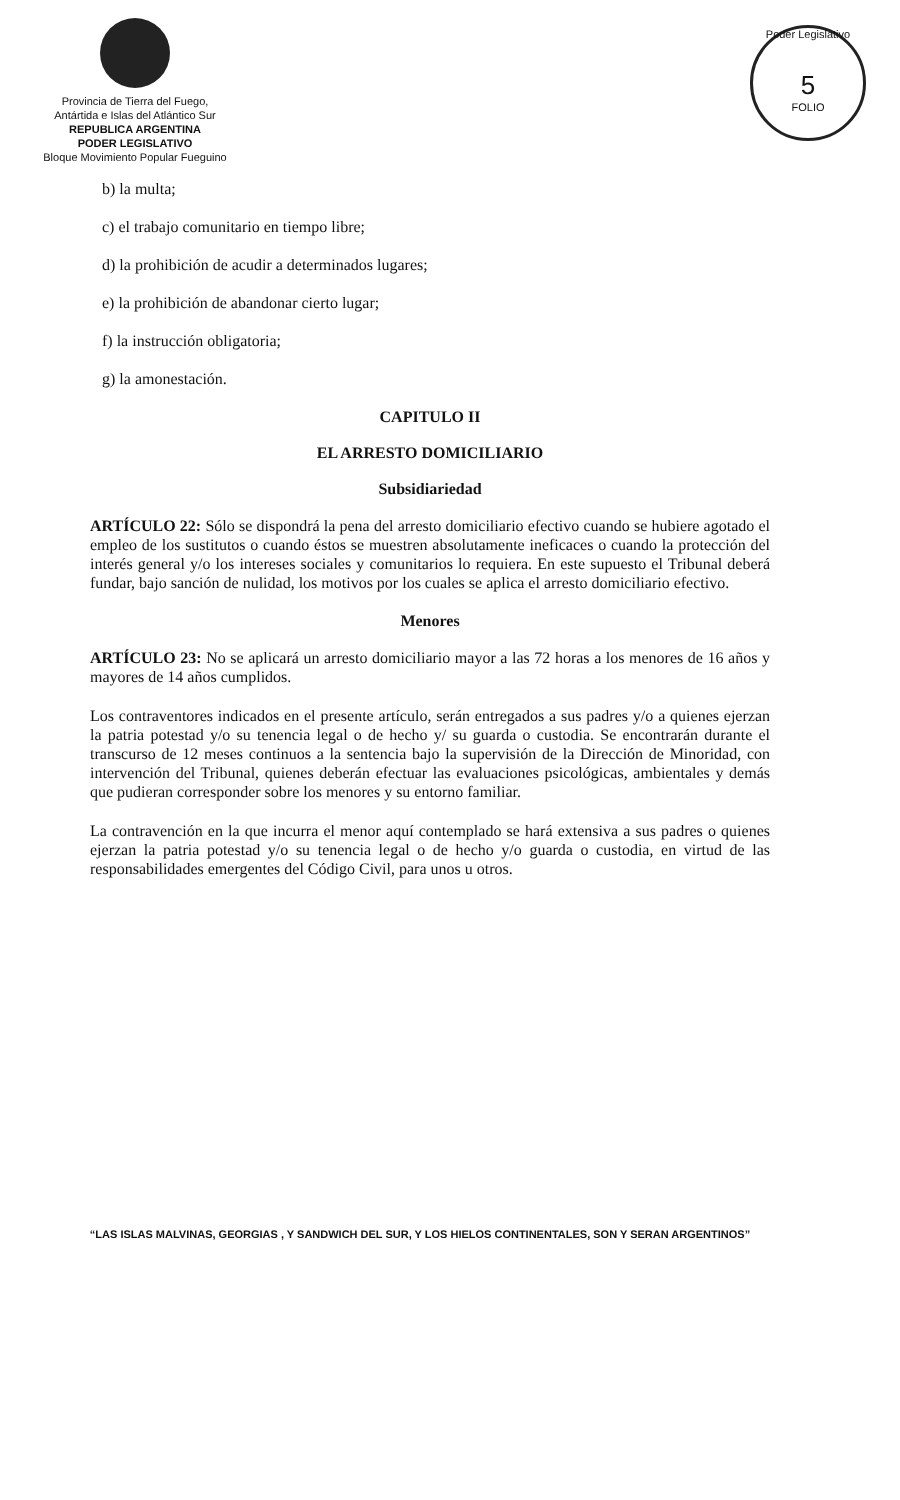Provincia de Tierra del Fuego,
Antártida e Islas del Atlántico Sur
REPUBLICA ARGENTINA
PODER LEGISLATIVO
Bloque Movimiento Popular Fueguino
Poder Legislativo
5
FOLIO
b) la multa;
c) el trabajo comunitario en tiempo libre;
d) la prohibición de acudir a determinados lugares;
e) la prohibición de abandonar cierto lugar;
f) la instrucción obligatoria;
g) la amonestación.
CAPITULO II
EL ARRESTO DOMICILIARIO
Subsidiariedad
ARTÍCULO 22: Sólo se dispondrá la pena del arresto domiciliario efectivo cuando se hubiere agotado el empleo de los sustitutos o cuando éstos se muestren absolutamente ineficaces o cuando la protección del interés general y/o los intereses sociales y comunitarios lo requiera. En este supuesto el Tribunal deberá fundar, bajo sanción de nulidad, los motivos por los cuales se aplica el arresto domiciliario efectivo.
Menores
ARTÍCULO 23: No se aplicará un arresto domiciliario mayor a las 72 horas a los menores de 16 años y mayores de 14 años cumplidos.
Los contraventores indicados en el presente artículo, serán entregados a sus padres y/o a quienes ejerzan la patria potestad y/o su tenencia legal o de hecho y/ su guarda o custodia. Se encontrarán durante el transcurso de 12 meses continuos a la sentencia bajo la supervisión de la Dirección de Minoridad, con intervención del Tribunal, quienes deberán efectuar las evaluaciones psicológicas, ambientales y demás que pudieran corresponder sobre los menores y su entorno familiar.
La contravención en la que incurra el menor aquí contemplado se hará extensiva a sus padres o quienes ejerzan la patria potestad y/o su tenencia legal o de hecho y/o guarda o custodia, en virtud de las responsabilidades emergentes del Código Civil, para unos u otros.
“LAS ISLAS MALVINAS, GEORGIAS , Y SANDWICH DEL SUR, Y LOS HIELOS CONTINENTALES, SON Y SERAN ARGENTINOS”